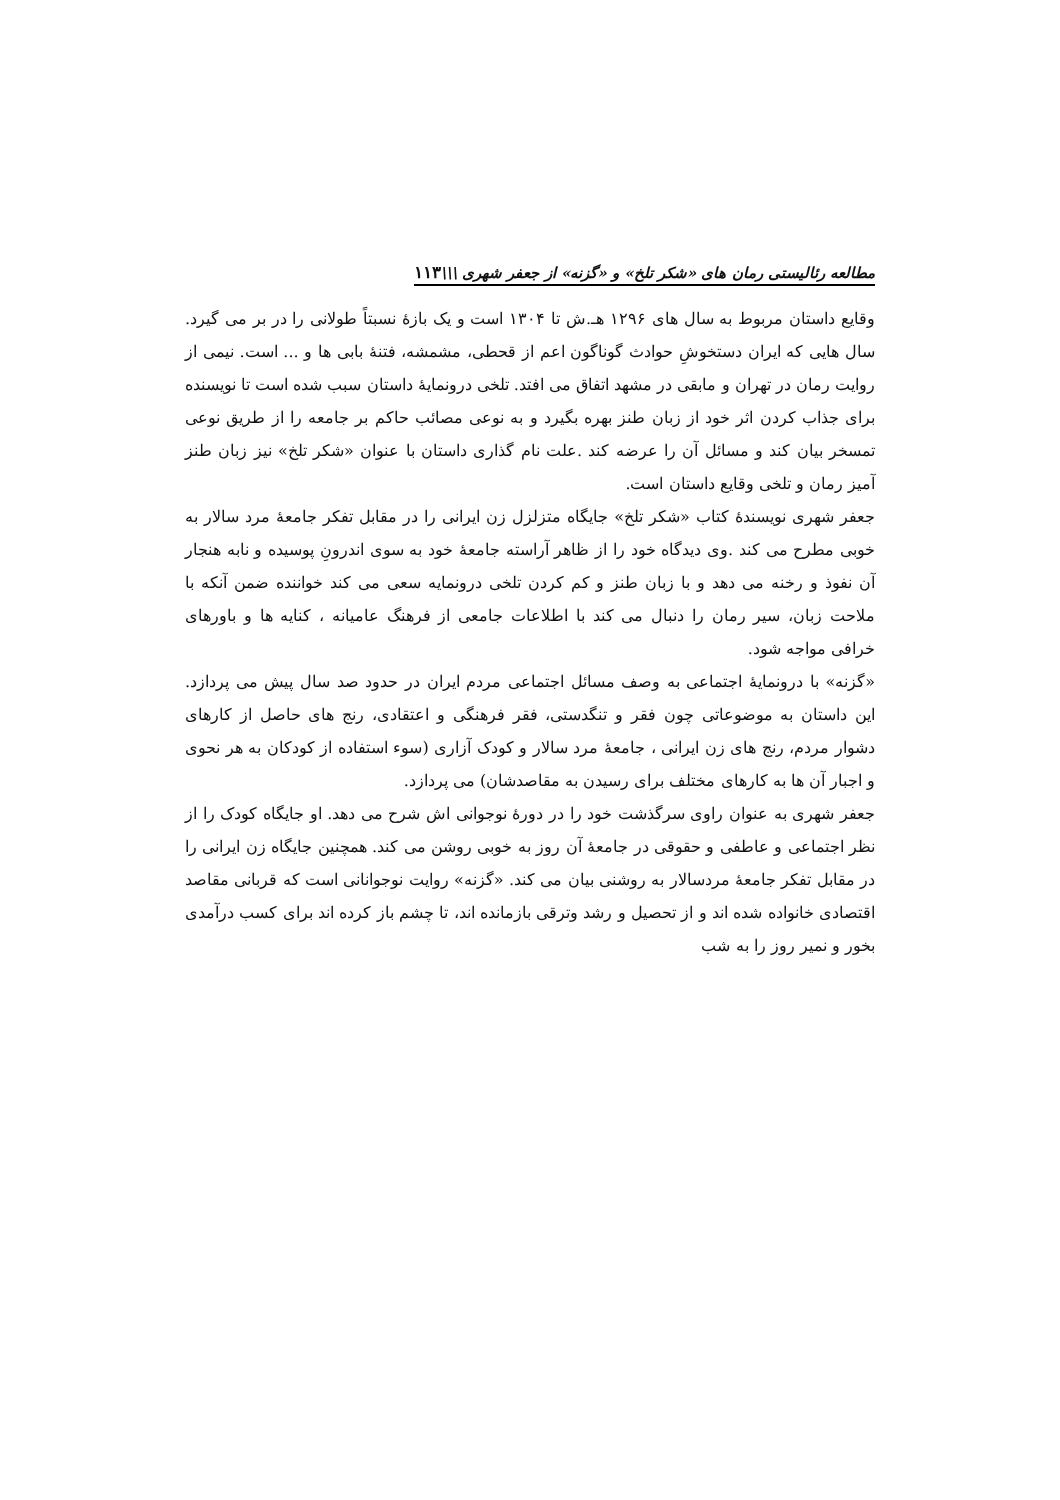مطالعه رئالیستی رمان های «شکر تلخ» و «گزنه» از جعفر شهری \\\۱۱۳
وقایع داستان مربوط به سال های ۱۲۹۶ هـ.ش تا ۱۳۰۴ است و یک بازهٔ نسبتاً طولانی را در بر می گیرد. سال هایی که ایران دستخوشِ حوادث گوناگون اعم از قحطی، مشمشه، فتنهٔ بابی ها و ... است. نیمی از روایت رمان در تهران و مابقی در مشهد اتفاق می افتد. تلخی درونمایهٔ داستان سبب شده است تا نویسنده برای جذاب کردن اثر خود از زبان طنز بهره بگیرد و به نوعی مصائب حاکم بر جامعه را از طریق نوعی تمسخر بیان کند و مسائل آن را عرضه کند .علت نام گذاری داستان با عنوان «شکر تلخ» نیز زبان طنز آمیز رمان و تلخی وقایع داستان است.
جعفر شهری نویسندهٔ کتاب «شکر تلخ» جایگاه متزلزل زن ایرانی را در مقابل تفکر جامعهٔ مرد سالار به خوبی مطرح می کند .وی دیدگاه خود را از ظاهر آراسته جامعهٔ خود به سوی اندرونِ پوسیده و نابه هنجار آن نفوذ و رخنه می دهد و با زبان طنز و کم کردن تلخی درونمایه سعی می کند خواننده ضمن آنکه با ملاحت زبان، سیر رمان را دنبال می کند با اطلاعات جامعی از فرهنگ عامیانه ، کنایه ها و باورهای خرافی مواجه شود.
«گزنه» با درونمایهٔ اجتماعی به وصف مسائل اجتماعی مردم ایران در حدود صد سال پیش می پردازد. این داستان به موضوعاتی چون فقر و تنگدستی، فقر فرهنگی و اعتقادی، رنج های حاصل از کارهای دشوار مردم، رنج های زن ایرانی ، جامعهٔ مرد سالار و کودک آزاری (سوء استفاده از کودکان به هر نحوی و اجبار آن ها به کارهای مختلف برای رسیدن به مقاصدشان) می پردازد.
جعفر شهری به عنوان راوی سرگذشت خود را در دورهٔ نوجوانی اش شرح می دهد. او جایگاه کودک را از نظر اجتماعی و عاطفی و حقوقی در جامعهٔ آن روز به خوبی روشن می کند. همچنین جایگاه زن ایرانی را در مقابل تفکر جامعهٔ مردسالار به روشنی بیان می کند. «گزنه» روایت نوجوانانی است که قربانی مقاصد اقتصادی خانواده شده اند و از تحصیل و رشد وترقی بازمانده اند، تا چشم باز کرده اند برای کسب درآمدی بخور و نمیر روز را به شب